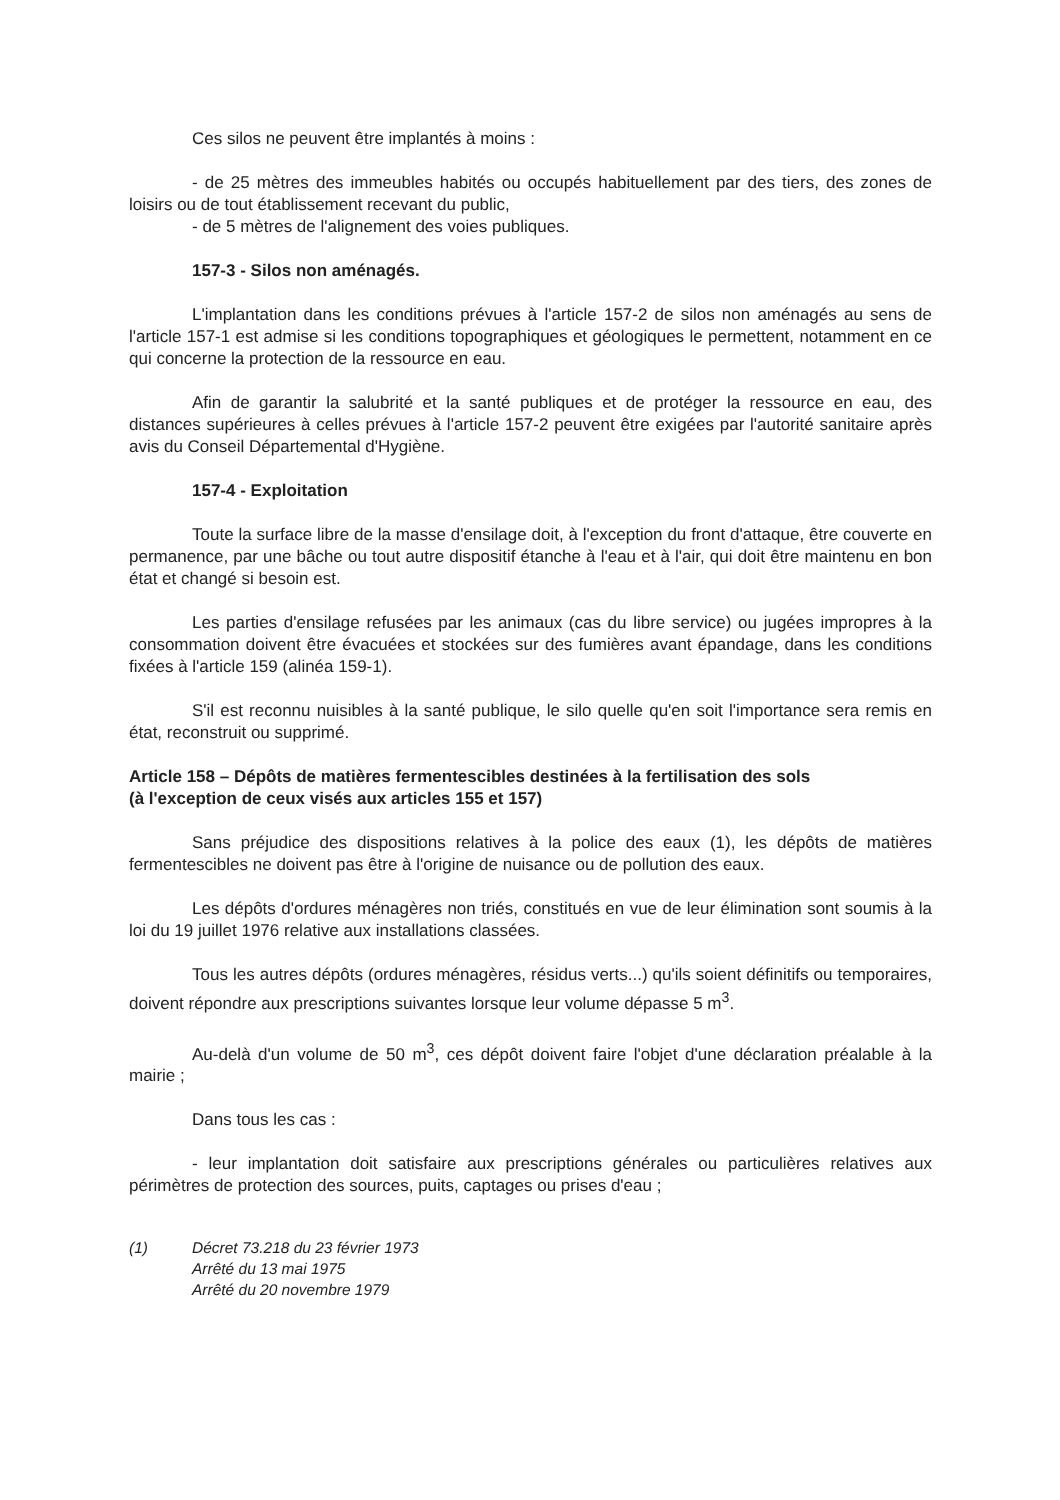Ces silos ne peuvent être implantés à moins :
- de 25 mètres des immeubles habités ou occupés habituellement par des tiers, des zones de loisirs ou de tout établissement recevant du public,
- de 5 mètres de l'alignement des voies publiques.
157-3 - Silos non aménagés.
L'implantation dans les conditions prévues à l'article 157-2 de silos non aménagés au sens de l'article 157-1 est admise si les conditions topographiques et géologiques le permettent, notamment en ce qui concerne la protection de la ressource en eau.
Afin de garantir la salubrité et la santé publiques et de protéger la ressource en eau, des distances supérieures à celles prévues à l'article 157-2 peuvent être exigées par l'autorité sanitaire après avis du Conseil Départemental d'Hygiène.
157-4 - Exploitation
Toute la surface libre de la masse d'ensilage doit, à l'exception du front d'attaque, être couverte en permanence, par une bâche ou tout autre dispositif étanche à l'eau et à l'air, qui doit être maintenu en bon état et changé si besoin est.
Les parties d'ensilage refusées par les animaux (cas du libre service) ou jugées impropres à la consommation doivent être évacuées et stockées sur des fumières avant épandage, dans les conditions fixées à l'article 159 (alinéa 159-1).
S'il est reconnu nuisibles à la santé publique, le silo quelle qu'en soit l'importance sera remis en état, reconstruit ou supprimé.
Article 158 – Dépôts de matières fermentescibles destinées à la fertilisation des sols
(à l'exception de ceux visés aux articles 155 et 157)
Sans préjudice des dispositions relatives à la police des eaux (1), les dépôts de matières fermentescibles ne doivent pas être à l'origine de nuisance ou de pollution des eaux.
Les dépôts d'ordures ménagères non triés, constitués en vue de leur élimination sont soumis à la loi du 19 juillet 1976 relative aux installations classées.
Tous les autres dépôts (ordures ménagères, résidus verts...) qu'ils soient définitifs ou temporaires, doivent répondre aux prescriptions suivantes lorsque leur volume dépasse 5 m<sup>3</sup>.
Au-delà d'un volume de 50 m<sup>3</sup>, ces dépôt doivent faire l'objet d'une déclaration préalable à la mairie ;
Dans tous les cas :
- leur implantation doit satisfaire aux prescriptions générales ou particulières relatives aux périmètres de protection des sources, puits, captages ou prises d'eau ;
(1) Décret 73.218 du 23 février 1973
Arrêté du 13 mai 1975
Arrêté du 20 novembre 1979